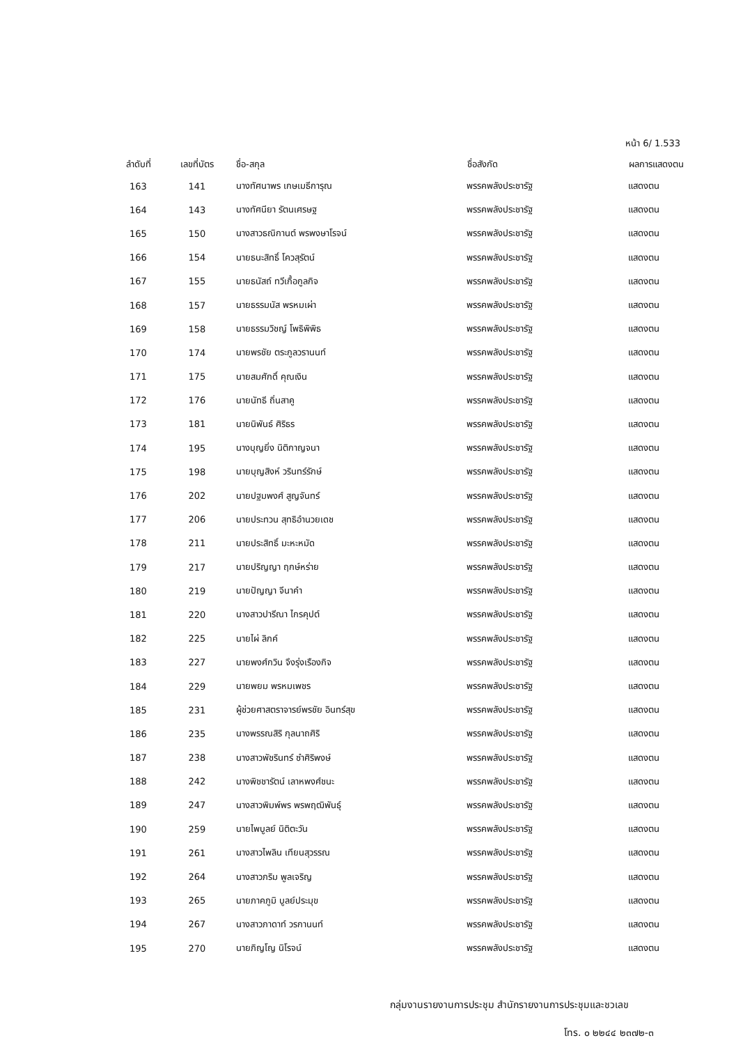หน้า 6/ 1.533
| ลำดับที่ | เลขที่บัตร | ชื่อ-สกุล | ชื่อสังกัด | ผลการแสดงตน |
| --- | --- | --- | --- | --- |
| 163 | 141 | นางทัศนาพร เกษเมธีการุณ | พรรคพลังประชารัฐ | แสดงตน |
| 164 | 143 | นางทัศนียา รัตนเศรษฐ | พรรคพลังประชารัฐ | แสดงตน |
| 165 | 150 | นางสาวธณิกานต์ พรพงษาโรจน์ | พรรคพลังประชารัฐ | แสดงตน |
| 166 | 154 | นายธนะสิทธิ์ โควสุรัตน์ | พรรคพลังประชารัฐ | แสดงตน |
| 167 | 155 | นายธนัสถ์ ทวีเกื้อกูลกิจ | พรรคพลังประชารัฐ | แสดงตน |
| 168 | 157 | นายธรรมนัส พรหมเผ่า | พรรคพลังประชารัฐ | แสดงตน |
| 169 | 158 | นายธรรมวิชญ์ โพธิพิพิธ | พรรคพลังประชารัฐ | แสดงตน |
| 170 | 174 | นายพรชัย ตระกูลวรานนท์ | พรรคพลังประชารัฐ | แสดงตน |
| 171 | 175 | นายสมศักดิ์ คุณเงิน | พรรคพลังประชารัฐ | แสดงตน |
| 172 | 176 | นายนัทธี ถิ่นสาคู | พรรคพลังประชารัฐ | แสดงตน |
| 173 | 181 | นายนิพันธ์ ศิริธร | พรรคพลังประชารัฐ | แสดงตน |
| 174 | 195 | นางบุญยิ่ง นิติกาญจนา | พรรคพลังประชารัฐ | แสดงตน |
| 175 | 198 | นายบุญสิงห์ วรินทร์รักษ์ | พรรคพลังประชารัฐ | แสดงตน |
| 176 | 202 | นายปฐมพงศ์ สูญจันทร์ | พรรคพลังประชารัฐ | แสดงตน |
| 177 | 206 | นายประทวน สุทธิอำนวยเดช | พรรคพลังประชารัฐ | แสดงตน |
| 178 | 211 | นายประสิทธิ์ มะหะหมัด | พรรคพลังประชารัฐ | แสดงตน |
| 179 | 217 | นายปริญญา ฤกษ์หร่าย | พรรคพลังประชารัฐ | แสดงตน |
| 180 | 219 | นายปัญญา จีนาคำ | พรรคพลังประชารัฐ | แสดงตน |
| 181 | 220 | นางสาวปารีณา ไกรคุปต์ | พรรคพลังประชารัฐ | แสดงตน |
| 182 | 225 | นายไผ่ ลิกค์ | พรรคพลังประชารัฐ | แสดงตน |
| 183 | 227 | นายพงศ์กวิน จึงรุ่งเรืองกิจ | พรรคพลังประชารัฐ | แสดงตน |
| 184 | 229 | นายพยม พรหมเพชร | พรรคพลังประชารัฐ | แสดงตน |
| 185 | 231 | ผู้ช่วยศาสตราจารย์พรชัย อินทร์สุข | พรรคพลังประชารัฐ | แสดงตน |
| 186 | 235 | นางพรรณสิริ กุลนาถศิริ | พรรคพลังประชารัฐ | แสดงตน |
| 187 | 238 | นางสาวพัชรินทร์ ซำศิริพงษ์ | พรรคพลังประชารัฐ | แสดงตน |
| 188 | 242 | นางพิชชารัตน์ เลาหพงศ์ชนะ | พรรคพลังประชารัฐ | แสดงตน |
| 189 | 247 | นางสาวพิมพ์พร พรพฤฒิพันธุ์ | พรรคพลังประชารัฐ | แสดงตน |
| 190 | 259 | นายไพบูลย์ นิติตะวัน | พรรคพลังประชารัฐ | แสดงตน |
| 191 | 261 | นางสาวไพลิน เทียนสุวรรณ | พรรคพลังประชารัฐ | แสดงตน |
| 192 | 264 | นางสาวภริม พูลเจริญ | พรรคพลังประชารัฐ | แสดงตน |
| 193 | 265 | นายภาคภูมิ บูลย์ประมุข | พรรคพลังประชารัฐ | แสดงตน |
| 194 | 267 | นางสาวภาดาท์ วรกานนท์ | พรรคพลังประชารัฐ | แสดงตน |
| 195 | 270 | นายภิญโญ นิโรจน์ | พรรคพลังประชารัฐ | แสดงตน |
กลุ่มงานรายงานการประชุม สำนักรายงานการประชุมและชวเลข
โทร. ๐ ๒๒๔๔ ๒๓๗๒-๓